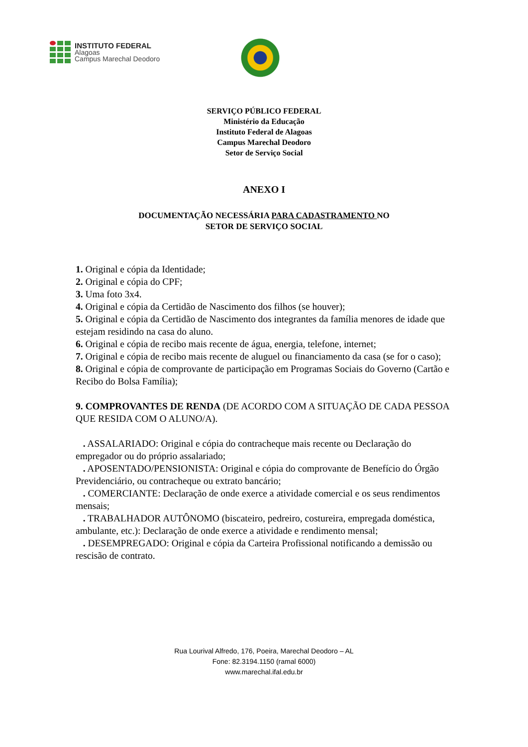INSTITUTO FEDERAL
Alagoas
Campus Marechal Deodoro
SERVIÇO PÚBLICO FEDERAL
Ministério da Educação
Instituto Federal de Alagoas
Campus Marechal Deodoro
Setor de Serviço Social
ANEXO I
DOCUMENTAÇÃO NECESSÁRIA PARA CADASTRAMENTO NO
SETOR DE SERVIÇO SOCIAL
1. Original e cópia da Identidade;
2. Original e cópia do CPF;
3. Uma foto 3x4.
4. Original e cópia da Certidão de Nascimento dos filhos (se houver);
5. Original e cópia da Certidão de Nascimento dos integrantes da família menores de idade que estejam residindo na casa do aluno.
6. Original e cópia de recibo mais recente de água, energia, telefone, internet;
7. Original e cópia de recibo mais recente de aluguel ou financiamento da casa (se for o caso);
8. Original e cópia de comprovante de participação em Programas Sociais do Governo (Cartão e Recibo do Bolsa Família);
9. COMPROVANTES DE RENDA (DE ACORDO COM A SITUAÇÃO DE CADA PESSOA QUE RESIDA COM O ALUNO/A).
. ASSALARIADO: Original e cópia do contracheque mais recente ou Declaração do empregador ou do próprio assalariado;
. APOSENTADO/PENSIONISTA: Original e cópia do comprovante de Benefício do Órgão Previdenciário, ou contracheque ou extrato bancário;
. COMERCIANTE: Declaração de onde exerce a atividade comercial e os seus rendimentos mensais;
. TRABALHADOR AUTÔNOMO (biscateiro, pedreiro, costureira, empregada doméstica, ambulante, etc.): Declaração de onde exerce a atividade e rendimento mensal;
. DESEMPREGADO: Original e cópia da Carteira Profissional notificando a demissão ou rescisão de contrato.
Rua Lourival Alfredo, 176, Poeira, Marechal Deodoro – AL
Fone: 82.3194.1150 (ramal 6000)
www.marechal.ifal.edu.br